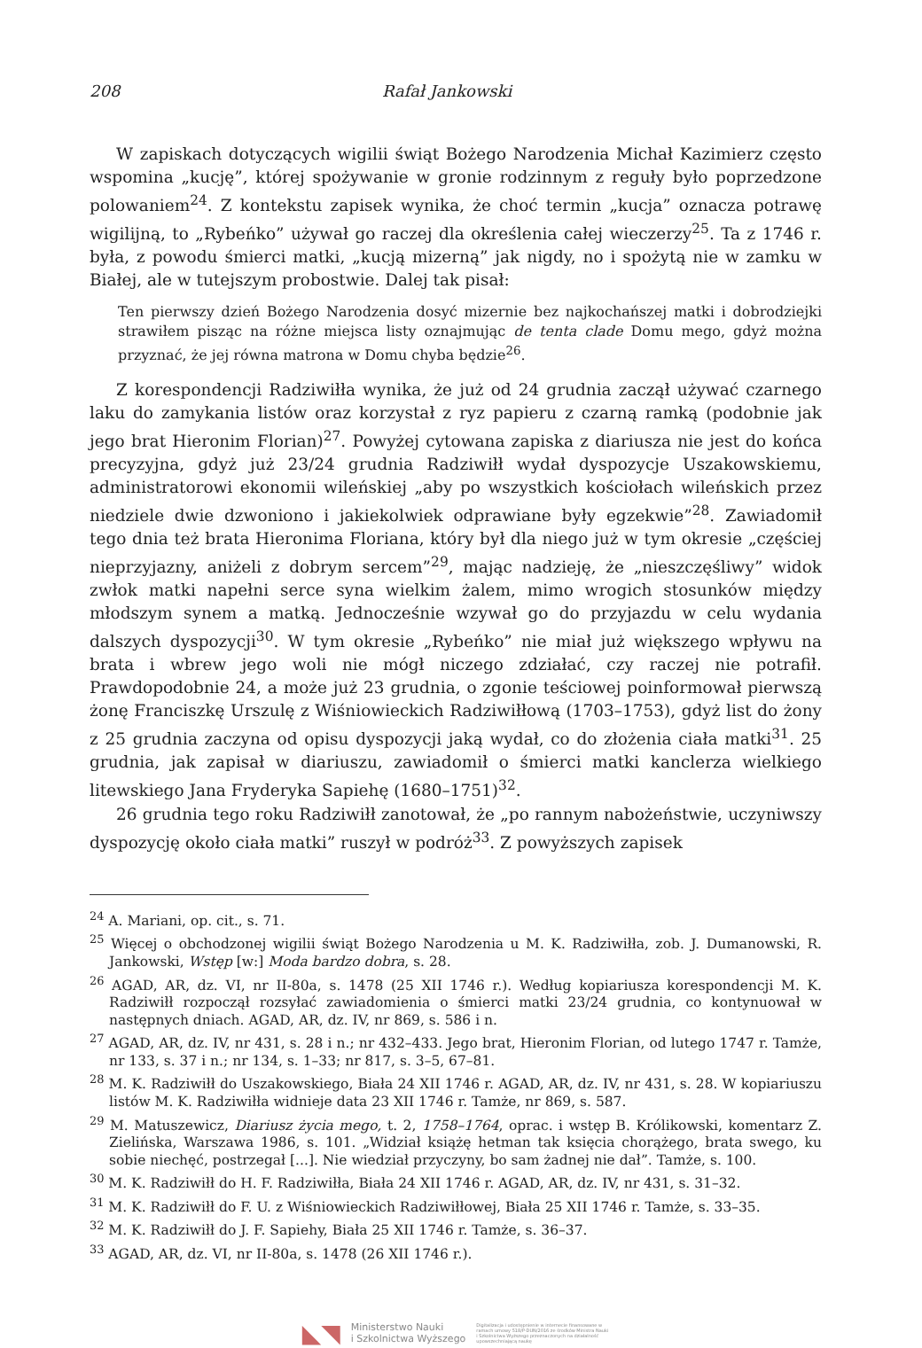208 Rafał Jankowski
W zapiskach dotyczących wigilii świąt Bożego Narodzenia Michał Kazimierz często wspomina „kucję”, której spożywanie w gronie rodzinnym z reguły było poprzedzone polowaniem<sup>24</sup>. Z kontekstu zapisek wynika, że choć termin „kucja” oznacza potrawę wigilijną, to „Rybeńko” używał go raczej dla określenia całej wieczerzy<sup>25</sup>. Ta z 1746 r. była, z powodu śmierci matki, „kucją mizerną” jak nigdy, no i spożytą nie w zamku w Białej, ale w tutejszym probostwie. Dalej tak pisał:
Ten pierwszy dzień Bożego Narodzenia dosyć mizernie bez najkochańszej matki i dobrodziejki strawiłem pisząc na różne miejsca listy oznajmując de tenta clade Domu mego, gdyż można przyznać, że jej równa matrona w Domu chyba będzie<sup>26</sup>.
Z korespondencji Radziwiłła wynika, że już od 24 grudnia zaczął używać czarnego laku do zamykania listów oraz korzystał z ryz papieru z czarną ramką (podobnie jak jego brat Hieronim Florian)<sup>27</sup>. Powyżej cytowana zapiska z diariusza nie jest do końca precyzyjna, gdyż już 23/24 grudnia Radziwiłł wydał dyspozycje Uszakowskiemu, administratorowi ekonomii wileńskiej „aby po wszystkich kościołach wileńskich przez niedziele dwie dzwoniono i jakiekolwiek odprawiane były egzekwie”<sup>28</sup>. Zawiadomił tego dnia też brata Hieronima Floriana, który był dla niego już w tym okresie „częściej nieprzyjazny, aniżeli z dobrym sercem”<sup>29</sup>, mając nadzieję, że „nieszczęśliwy” widok zwłok matki napełni serce syna wielkim żalem, mimo wrogich stosunków między młodszym synem a matką. Jednocześnie wzywał go do przyjazdu w celu wydania dalszych dyspozycji<sup>30</sup>. W tym okresie „Rybeńko” nie miał już większego wpływu na brata i wbrew jego woli nie mógł niczego zdziałać, czy raczej nie potrafił. Prawdopodobnie 24, a może już 23 grudnia, o zgonie teściowej poinformował pierwszą żonę Franciszkę Urszulę z Wiśniowieckich Radziwiłłową (1703–1753), gdyż list do żony z 25 grudnia zaczyna od opisu dyspozycji jaką wydał, co do złożenia ciała matki<sup>31</sup>. 25 grudnia, jak zapisał w diariuszu, zawiadomił o śmierci matki kanclerza wielkiego litewskiego Jana Fryderyka Sapiehę (1680–1751)<sup>32</sup>.
26 grudnia tego roku Radziwiłł zanotował, że „po rannym nabożeństwie, uczyniwszy dyspozycję około ciała matki” ruszył w podróż<sup>33</sup>. Z powyższych zapisek
<sup>24</sup> A. Mariani, op. cit., s. 71.
<sup>25</sup> Więcej o obchodzonej wigilii świąt Bożego Narodzenia u M. K. Radziwiłła, zob. J. Dumanowski, R. Jankowski, Wstęp [w:] Moda bardzo dobra, s. 28.
<sup>26</sup> AGAD, AR, dz. VI, nr II-80a, s. 1478 (25 XII 1746 r.). Według kopiariusza korespondencji M. K. Radziwiłł rozpoczął rozsyłać zawiadomienia o śmierci matki 23/24 grudnia, co kontynuował w następnych dniach. AGAD, AR, dz. IV, nr 869, s. 586 i n.
<sup>27</sup> AGAD, AR, dz. IV, nr 431, s. 28 i n.; nr 432–433. Jego brat, Hieronim Florian, od lutego 1747 r. Tamże, nr 133, s. 37 i n.; nr 134, s. 1–33; nr 817, s. 3–5, 67–81.
<sup>28</sup> M. K. Radziwiłł do Uszakowskiego, Biała 24 XII 1746 r. AGAD, AR, dz. IV, nr 431, s. 28. W kopiariuszu listów M. K. Radziwiłła widnieje data 23 XII 1746 r. Tamże, nr 869, s. 587.
<sup>29</sup> M. Matuszewicz, Diariusz życia mego, t. 2, 1758–1764, oprac. i wstęp B. Królikowski, komentarz Z. Zielińska, Warszawa 1986, s. 101. „Widział książę hetman tak księcia chorążego, brata swego, ku sobie niechęć, postrzegał [...]. Nie wiedział przyczyny, bo sam żadnej nie dał”. Tamże, s. 100.
<sup>30</sup> M. K. Radziwiłł do H. F. Radziwiłła, Biała 24 XII 1746 r. AGAD, AR, dz. IV, nr 431, s. 31–32.
<sup>31</sup> M. K. Radziwiłł do F. U. z Wiśniowieckich Radziwiłłowej, Biała 25 XII 1746 r. Tamże, s. 33–35.
<sup>32</sup> M. K. Radziwiłł do J. F. Sapiehy, Biała 25 XII 1746 r. Tamże, s. 36–37.
<sup>33</sup> AGAD, AR, dz. VI, nr II-80a, s. 1478 (26 XII 1746 r.).
◣◥ Ministerstwo Nauki
i Szkolnictwa Wyższego Digitalizacja i udostępnienie w internecie finansowane w ramach umowy 518/P-DUN/2016 ze środków Ministra Nauki i Szkolnictwa Wyższego przeznaczonych na działalność upowszechniającą naukę